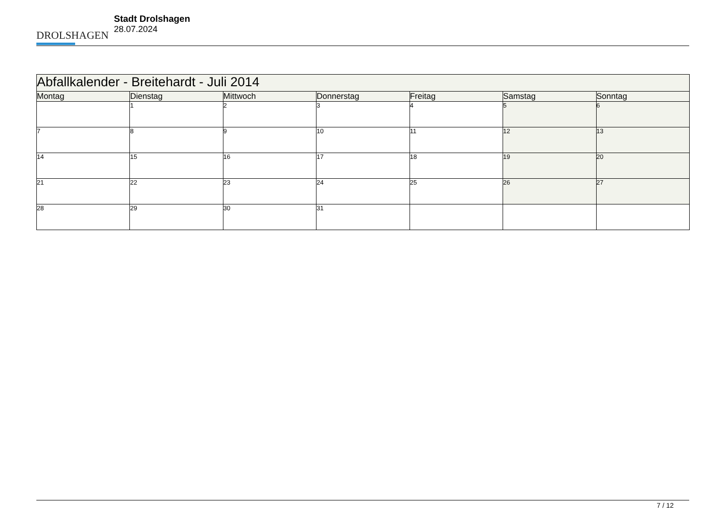DROLSHAGEN
Stadt Drolshagen
28.07.2024
| Abfallkalender - Breitehardt - Juli 2014 | | | | | | |
| --- | --- | --- | --- | --- | --- | --- |
| Montag | Dienstag | Mittwoch | Donnerstag | Freitag | Samstag | Sonntag |
| | 1 | 2 | 3 | 4 | 5 | 6 |
| 7 | 8 | 9 | 10 | 11 | 12 | 13 |
| 14 | 15 | 16 | 17 | 18 | 19 | 20 |
| 21 | 22 | 23 | 24 | 25 | 26 | 27 |
| 28 | 29 | 30 | 31 | | | |
7 / 12